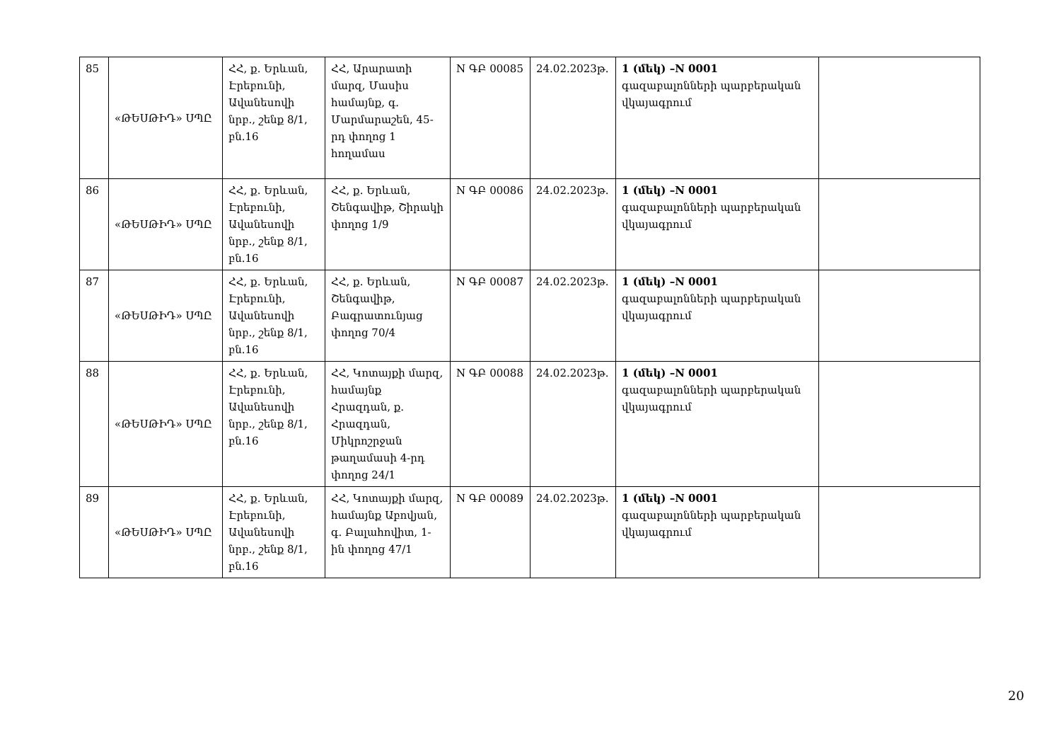| 85 | «ԹԵՍԹԻԴ» ՍՊԸ | ՀՀ, ք. Երևան, Էրեբունի, Ավանեսովի նրբ., շենք 8/1, բն.16 | ՀՀ, Արարատի մարզ, Մասիս համայնք, գ. Մարմարաշեն, 45-րդ փողոց 1 հողամաս | N ԳԲ 00085 | 24.02.2023թ. | 1 (մեկ) –N 0001 գազաբալոնների պարբերական վկայագրում | |
| 86 | «ԹԵՍԹԻԴ» ՍՊԸ | ՀՀ, ք. Երևան, Էրեբունի, Ավանեսովի նրբ., շենք 8/1, բն.16 | ՀՀ, ք. Երևան, Շենգավիթ, Շիրակի փողոց 1/9 | N ԳԲ 00086 | 24.02.2023թ. | 1 (մեկ) –N 0001 գազաբալոնների պարբերական վկայագրում | |
| 87 | «ԹԵՍԹԻԴ» ՍՊԸ | ՀՀ, ք. Երևան, Էրեբունի, Ավանեսովի նրբ., շենք 8/1, բն.16 | ՀՀ, ք. Երևան, Շենգավիթ, Բագրատունյաց փողոց 70/4 | N ԳԲ 00087 | 24.02.2023թ. | 1 (մեկ) –N 0001 գազաբալոնների պարբերական վկայագրում | |
| 88 | «ԹԵՍԹԻԴ» ՍՊԸ | ՀՀ, ք. Երևան, Էրեբունի, Ավանեսովի նրբ., շենք 8/1, բն.16 | ՀՀ, Կոտայքի մարզ, համայնք Հրազդան, ք. Հրազդան, Միկրոշրջան թաղամասի 4-րդ փողոց 24/1 | N ԳԲ 00088 | 24.02.2023թ. | 1 (մեկ) –N 0001 գազաբալոնների պարբերական վկայագրում | |
| 89 | «ԹԵՍԹԻԴ» ՍՊԸ | ՀՀ, ք. Երևան, Էրեբունի, Ավանեսովի նրբ., շենք 8/1, բն.16 | ՀՀ, Կոտայքի մարզ, համայնք Աբովյան, գ. Բալահովիտ, 1-ին փողոց 47/1 | N ԳԲ 00089 | 24.02.2023թ. | 1 (մեկ) –N 0001 գազաբալոնների պարբերական վկայագրում | |
20